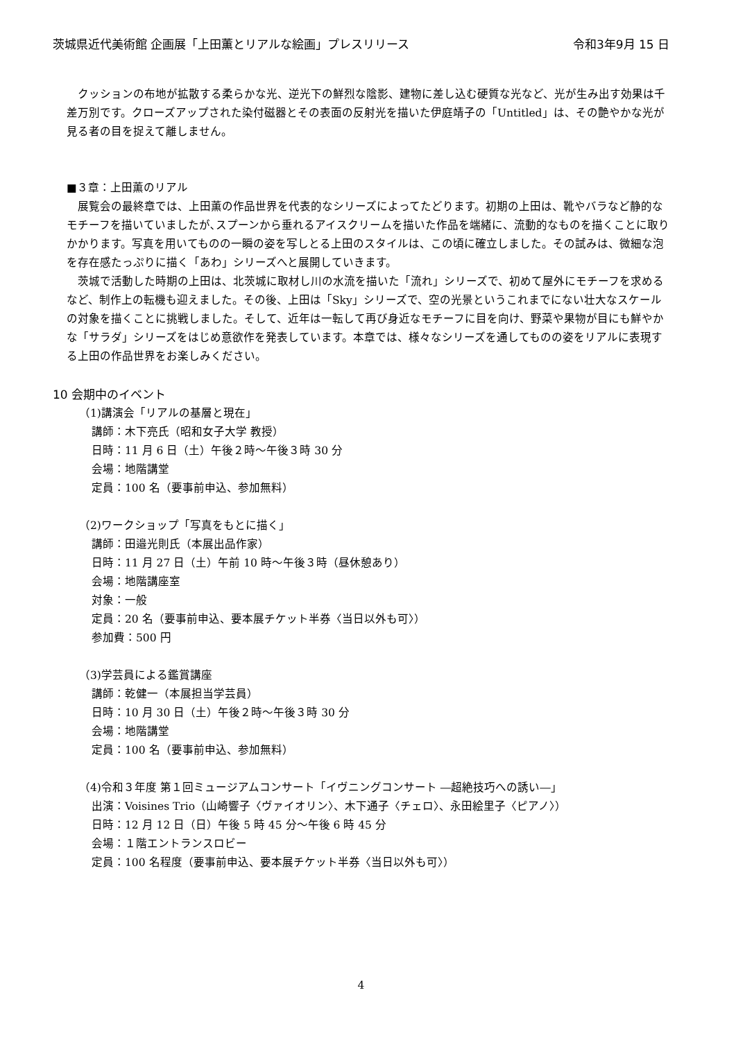茨城県近代美術館 企画展「上田薫とリアルな絵画」プレスリリース 令和3年9月 15 日
　クッションの布地が拡散する柔らかな光、逆光下の鮮烈な陰影、建物に差し込む硬質な光など、光が生み出す効果は千差万別です。クローズアップされた染付磁器とその表面の反射光を描いた伊庭靖子の「Untitled」は、その艶やかな光が見る者の目を捉えて離しません。
■３章：上田薫のリアル
　展覧会の最終章では、上田薫の作品世界を代表的なシリーズによってたどります。初期の上田は、靴やバラなど静的なモチーフを描いていましたが､スプーンから垂れるアイスクリームを描いた作品を端緒に、流動的なものを描くことに取りかかります。写真を用いてものの一瞬の姿を写しとる上田のスタイルは、この頃に確立しました。その試みは、微細な泡を存在感たっぷりに描く「あわ」シリーズへと展開していきます。
　茨城で活動した時期の上田は、北茨城に取材し川の水流を描いた「流れ」シリーズで、初めて屋外にモチーフを求めるなど、制作上の転機も迎えました。その後、上田は「Sky」シリーズで、空の光景というこれまでにない壮大なスケールの対象を描くことに挑戦しました。そして、近年は一転して再び身近なモチーフに目を向け、野菜や果物が目にも鮮やかな「サラダ」シリーズをはじめ意欲作を発表しています。本章では、様々なシリーズを通してものの姿をリアルに表現する上田の作品世界をお楽しみください。
10 会期中のイベント
（1)講演会「リアルの基層と現在」
講師：木下亮氏（昭和女子大学 教授）
日時：11 月 6 日（土）午後２時～午後３時 30 分
会場：地階講堂
定員：100 名（要事前申込、参加無料）
（2)ワークショップ「写真をもとに描く」
講師：田邉光則氏（本展出品作家）
日時：11 月 27 日（土）午前 10 時～午後３時（昼休憩あり）
会場：地階講座室
対象：一般
定員：20 名（要事前申込、要本展チケット半券〈当日以外も可〉）
参加費：500 円
（3)学芸員による鑑賞講座
講師：乾健一（本展担当学芸員）
日時：10 月 30 日（土）午後２時～午後３時 30 分
会場：地階講堂
定員：100 名（要事前申込、参加無料）
（4)令和３年度 第１回ミュージアムコンサート「イヴニングコンサート ―超絶技巧への誘い―」
出演：Voisines Trio（山崎響子〈ヴァイオリン〉、木下通子〈チェロ〉、永田絵里子〈ピアノ〉）
日時：12 月 12 日（日）午後 5 時 45 分～午後 6 時 45 分
会場：１階エントランスロビー
定員：100 名程度（要事前申込、要本展チケット半券〈当日以外も可〉）
4